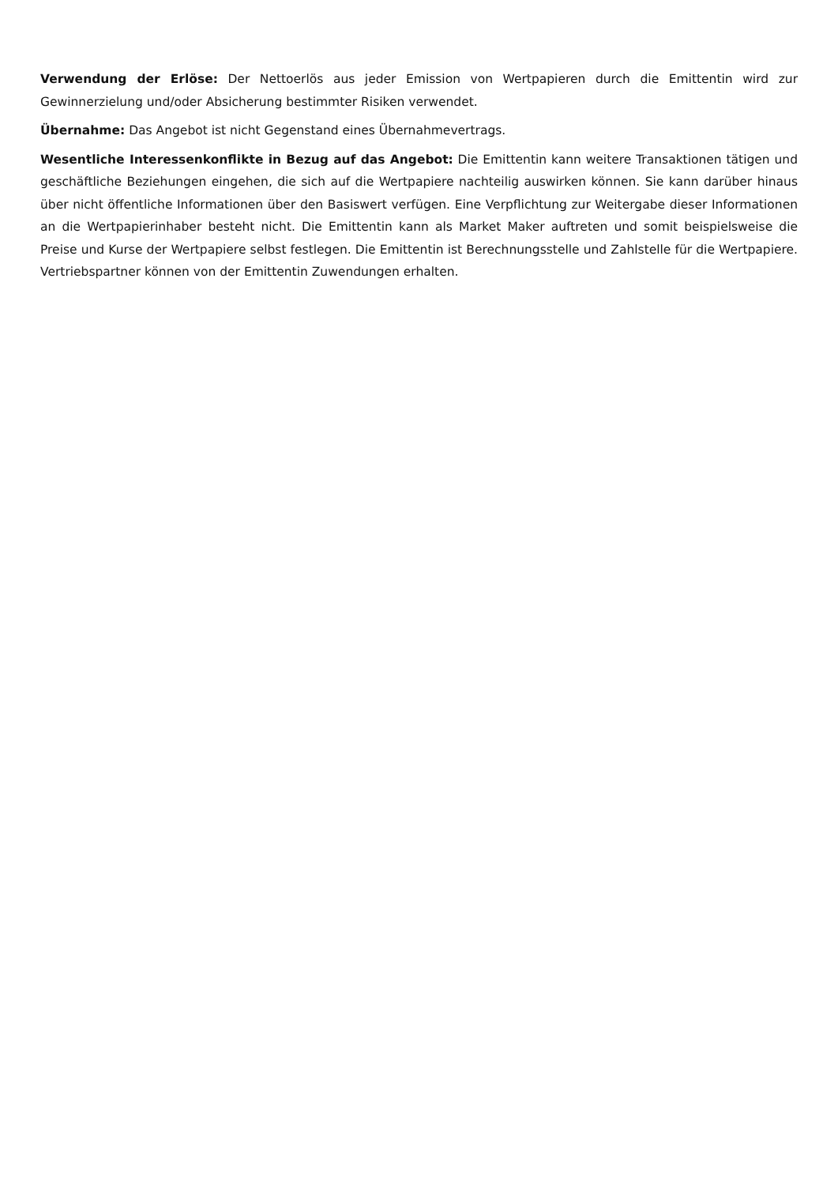Verwendung der Erlöse: Der Nettoerlös aus jeder Emission von Wertpapieren durch die Emittentin wird zur Gewinnerzielung und/oder Absicherung bestimmter Risiken verwendet.
Übernahme: Das Angebot ist nicht Gegenstand eines Übernahmevertrags.
Wesentliche Interessenkonflikte in Bezug auf das Angebot: Die Emittentin kann weitere Transaktionen tätigen und geschäftliche Beziehungen eingehen, die sich auf die Wertpapiere nachteilig auswirken können. Sie kann darüber hinaus über nicht öffentliche Informationen über den Basiswert verfügen. Eine Verpflichtung zur Weitergabe dieser Informationen an die Wertpapierinhaber besteht nicht. Die Emittentin kann als Market Maker auftreten und somit beispielsweise die Preise und Kurse der Wertpapiere selbst festlegen. Die Emittentin ist Berechnungsstelle und Zahlstelle für die Wertpapiere. Vertriebspartner können von der Emittentin Zuwendungen erhalten.